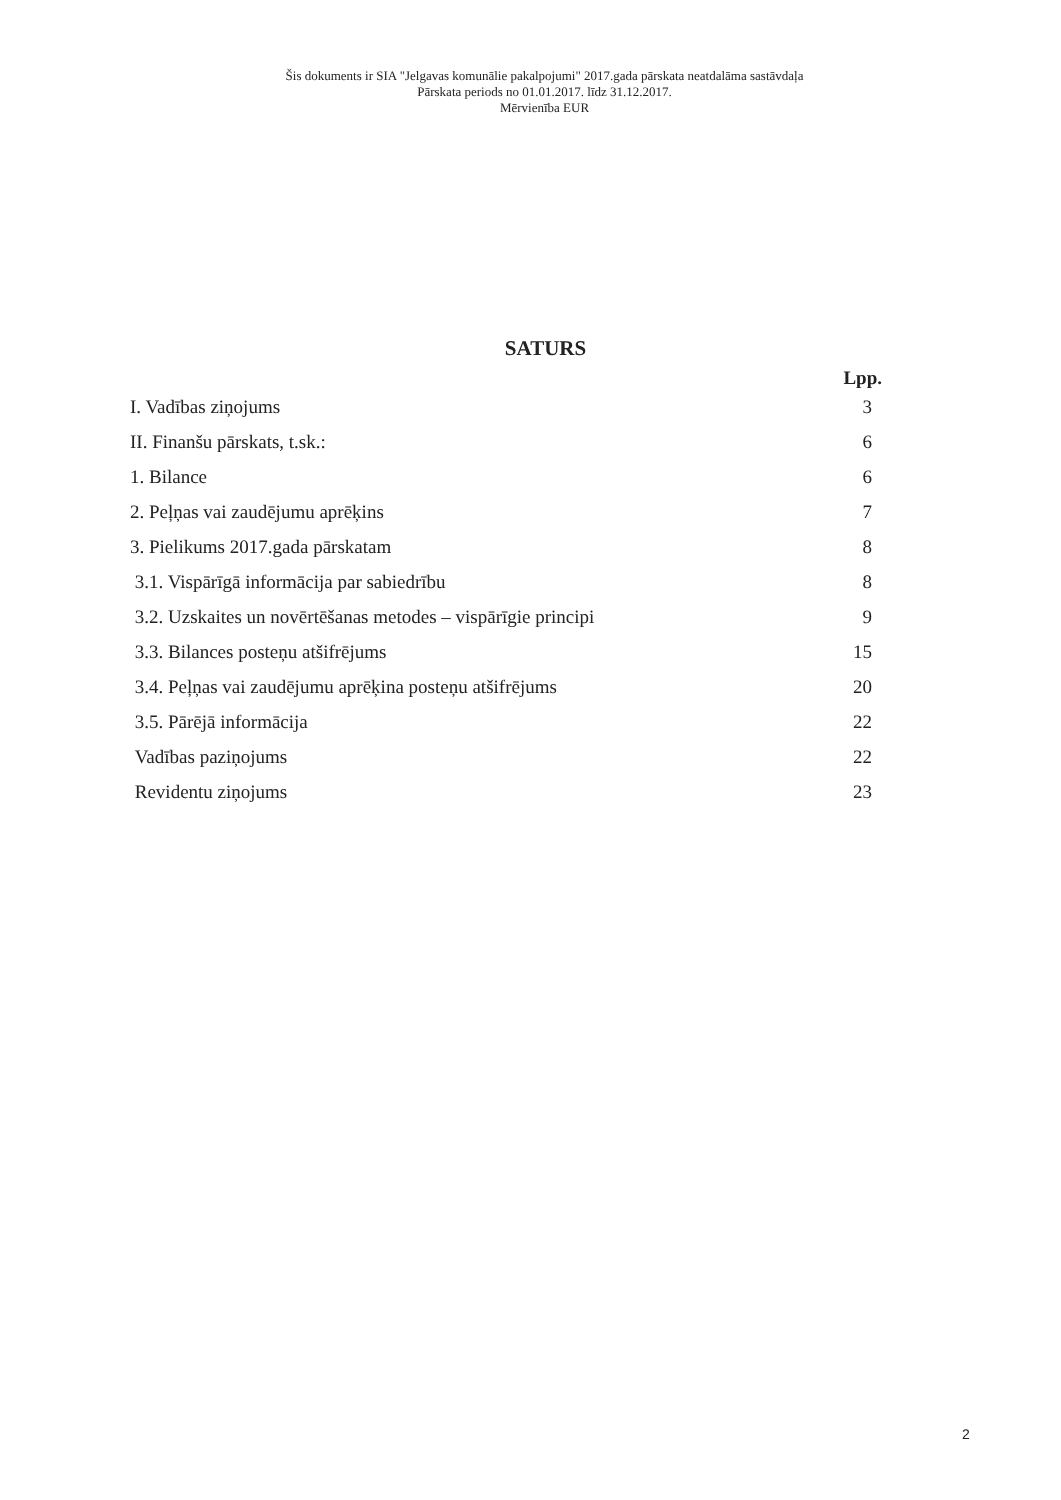Šis dokuments ir SIA "Jelgavas komunālie pakalpojumi" 2017.gada pārskata neatdalāma sastāvdaļa
Pārskata periods no 01.01.2017. līdz 31.12.2017.
Mērvienība EUR
SATURS
Lpp.
| I. Vadības ziņojums | 3 |
| II. Finanšu pārskats, t.sk.: | 6 |
| 1. Bilance | 6 |
| 2. Peļņas vai zaudējumu aprēķins | 7 |
| 3. Pielikums 2017.gada pārskatam | 8 |
| 3.1. Vispārīgā informācija par sabiedrību | 8 |
| 3.2. Uzskaites un novērtēšanas metodes – vispārīgie principi | 9 |
| 3.3. Bilances posteņu atšifrējums | 15 |
| 3.4. Peļņas vai zaudējumu aprēķina posteņu atšifrējums | 20 |
| 3.5. Pārējā informācija | 22 |
| Vadības paziņojums | 22 |
| Revidentu ziņojums | 23 |
2